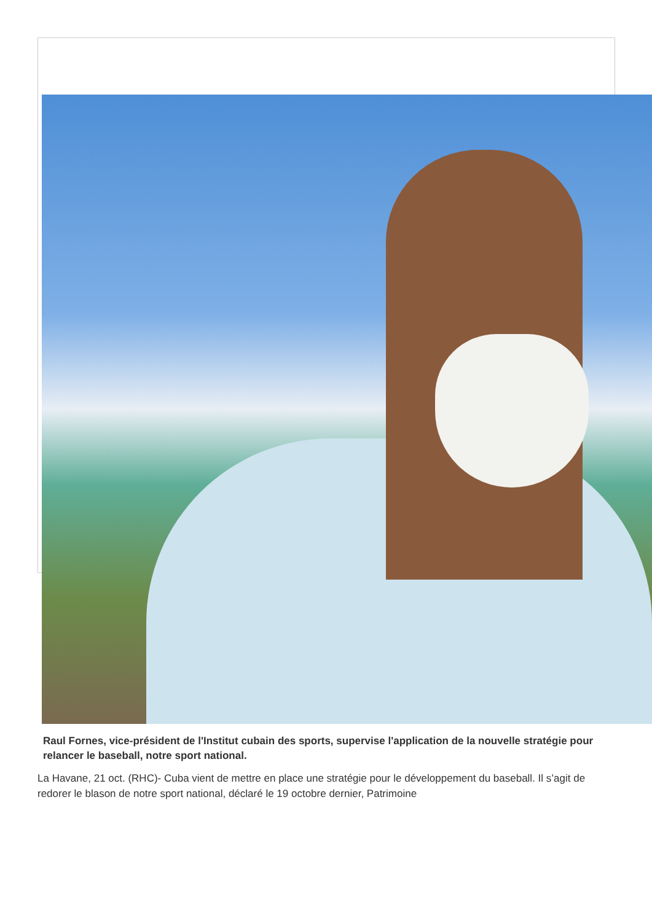Raul Fornes, vice-président de l'Institut cubain des sports, supervise l'application de la nouvelle stratégie pour relancer le baseball, notre sport national.
La Havane, 21 oct. (RHC)- Cuba vient de mettre en place une stratégie pour le développement du baseball. Il s’agit de redorer le blason de notre sport national, déclaré le 19 octobre dernier, Patrimoine